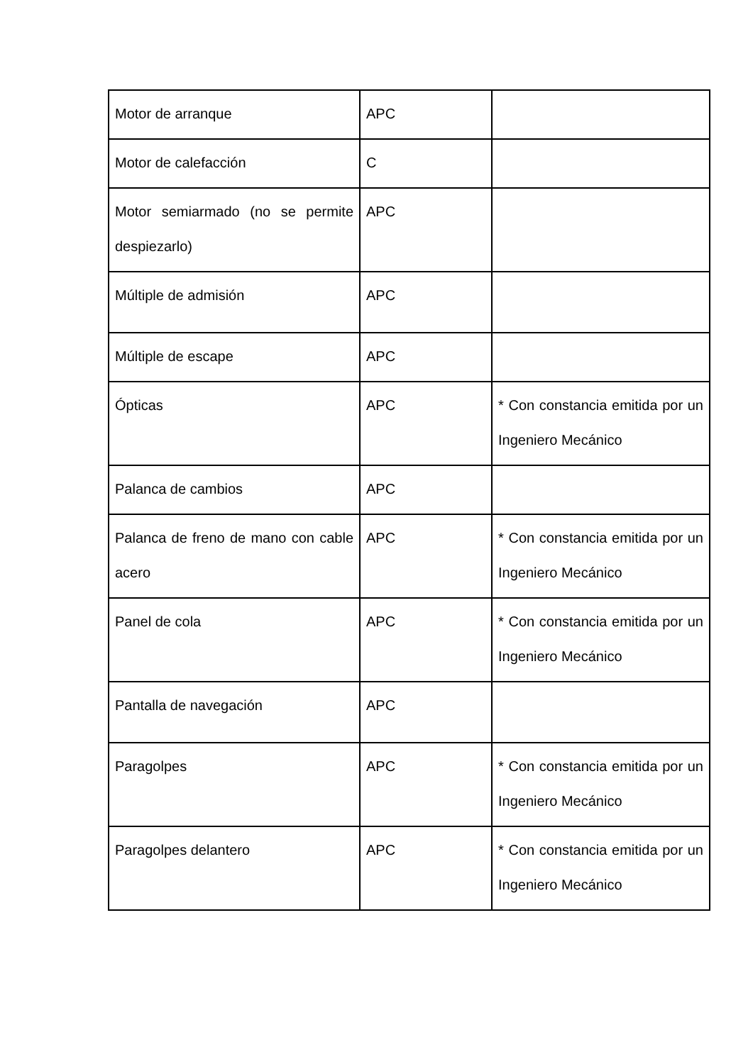| Motor de arranque | APC | |
| Motor de calefacción | C | |
| Motor semiarmado (no se permite despiezarlo) | APC | |
| Múltiple de admisión | APC | |
| Múltiple de escape | APC | |
| Ópticas | APC | * Con constancia emitida por un Ingeniero Mecánico |
| Palanca de cambios | APC | |
| Palanca de freno de mano con cable acero | APC | * Con constancia emitida por un Ingeniero Mecánico |
| Panel de cola | APC | * Con constancia emitida por un Ingeniero Mecánico |
| Pantalla de navegación | APC | |
| Paragolpes | APC | * Con constancia emitida por un Ingeniero Mecánico |
| Paragolpes delantero | APC | * Con constancia emitida por un Ingeniero Mecánico |